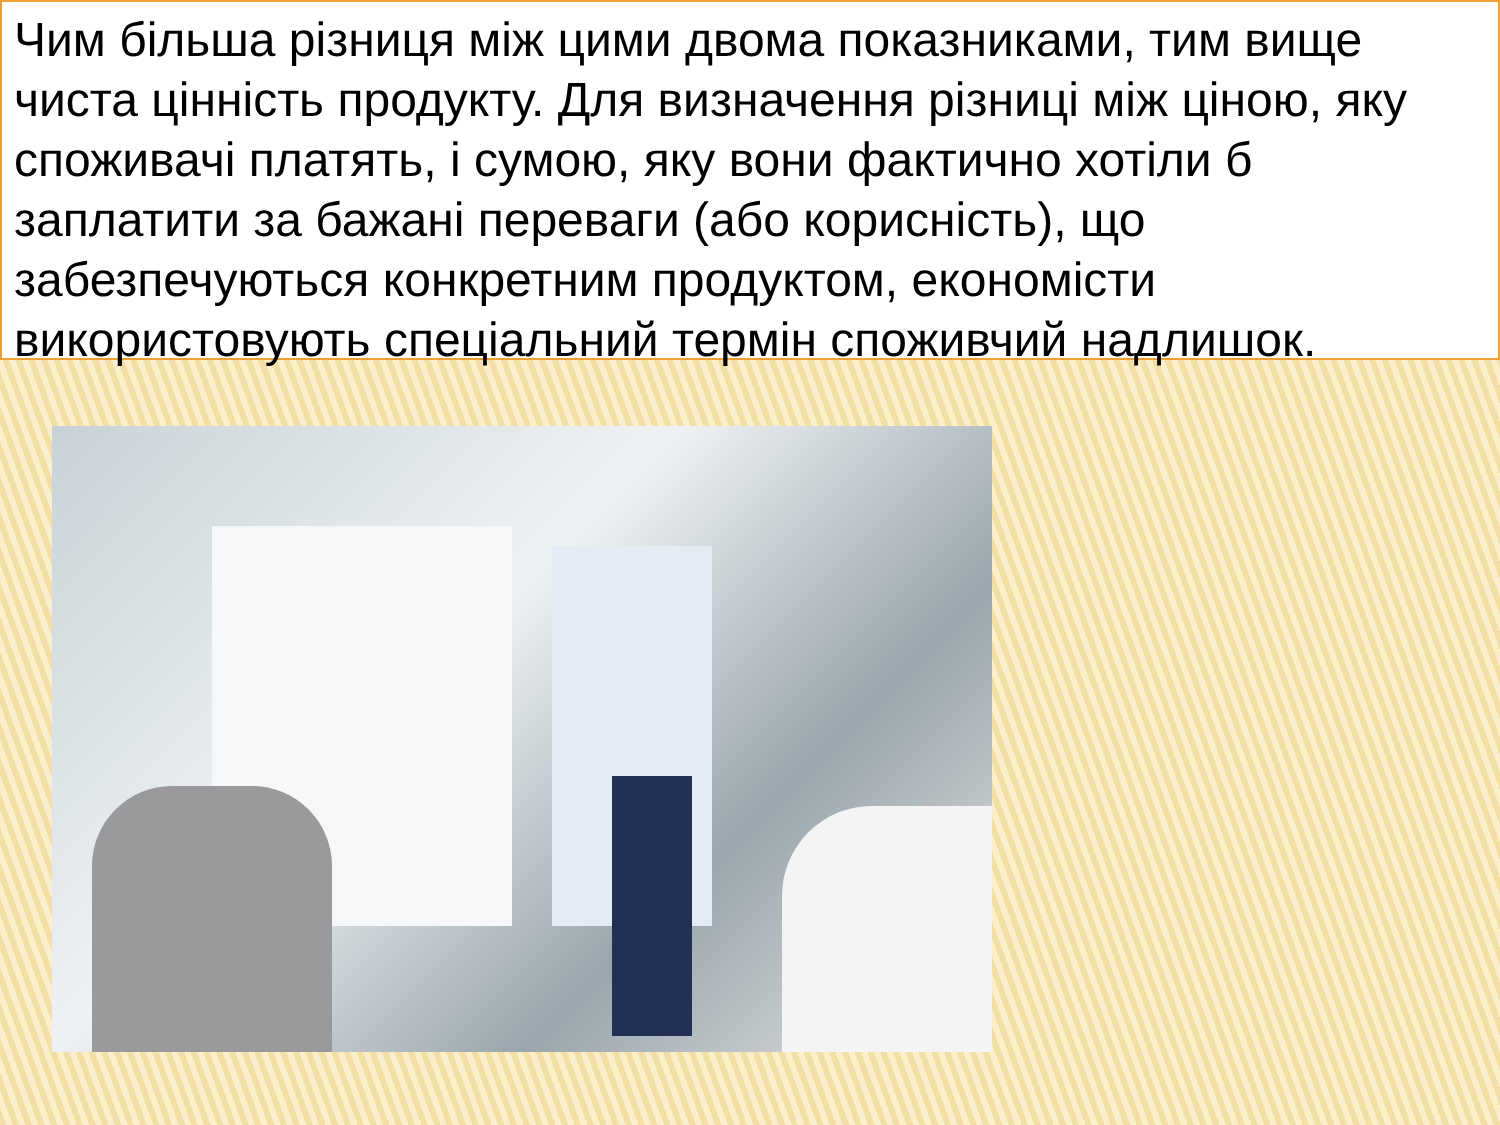Чим більша різниця між цими двома показниками, тим вище чиста цінність продукту. Для визначення різниці між ціною, яку споживачі платять, і сумою, яку вони фактично хотіли б заплатити за бажані переваги (або корисність), що забезпечуються конкретним продуктом, економісти використовують спеціальний термін споживчий надлишок.